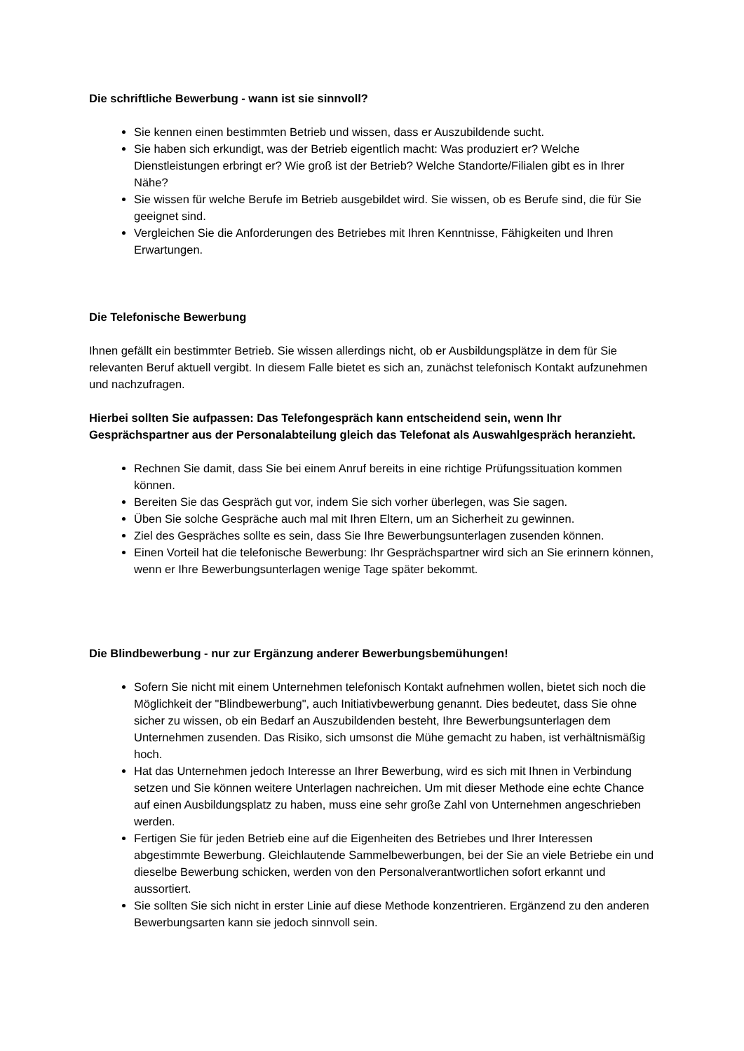Die schriftliche Bewerbung - wann ist sie sinnvoll?
Sie kennen einen bestimmten Betrieb und wissen, dass er Auszubildende sucht.
Sie haben sich erkundigt, was der Betrieb eigentlich macht: Was produziert er? Welche Dienstleistungen erbringt er? Wie groß ist der Betrieb? Welche Standorte/Filialen gibt es in Ihrer Nähe?
Sie wissen für welche Berufe im Betrieb ausgebildet wird. Sie wissen, ob es Berufe sind, die für Sie geeignet sind.
Vergleichen Sie die Anforderungen des Betriebes mit Ihren Kenntnisse, Fähigkeiten und Ihren Erwartungen.
Die Telefonische Bewerbung
Ihnen gefällt ein bestimmter Betrieb. Sie wissen allerdings nicht, ob er Ausbildungsplätze in dem für Sie relevanten Beruf aktuell vergibt. In diesem Falle bietet es sich an, zunächst telefonisch Kontakt aufzunehmen und nachzufragen.
Hierbei sollten Sie aufpassen: Das Telefongespräch kann entscheidend sein, wenn Ihr Gesprächspartner aus der Personalabteilung gleich das Telefonat als Auswahlgespräch heranzieht.
Rechnen Sie damit, dass Sie bei einem Anruf bereits in eine richtige Prüfungssituation kommen können.
Bereiten Sie das Gespräch gut vor, indem Sie sich vorher überlegen, was Sie sagen.
Üben Sie solche Gespräche auch mal mit Ihren Eltern, um an Sicherheit zu gewinnen.
Ziel des Gespräches sollte es sein, dass Sie Ihre Bewerbungsunterlagen zusenden können.
Einen Vorteil hat die telefonische Bewerbung: Ihr Gesprächspartner wird sich an Sie erinnern können, wenn er Ihre Bewerbungsunterlagen wenige Tage später bekommt.
Die Blindbewerbung - nur zur Ergänzung anderer Bewerbungsbemühungen!
Sofern Sie nicht mit einem Unternehmen telefonisch Kontakt aufnehmen wollen, bietet sich noch die Möglichkeit der "Blindbewerbung", auch Initiativbewerbung genannt. Dies bedeutet, dass Sie ohne sicher zu wissen, ob ein Bedarf an Auszubildenden besteht, Ihre Bewerbungsunterlagen dem Unternehmen zusenden. Das Risiko, sich umsonst die Mühe gemacht zu haben, ist verhältnismäßig hoch.
Hat das Unternehmen jedoch Interesse an Ihrer Bewerbung, wird es sich mit Ihnen in Verbindung setzen und Sie können weitere Unterlagen nachreichen. Um mit dieser Methode eine echte Chance auf einen Ausbildungsplatz zu haben, muss eine sehr große Zahl von Unternehmen angeschrieben werden.
Fertigen Sie für jeden Betrieb eine auf die Eigenheiten des Betriebes und Ihrer Interessen abgestimmte Bewerbung. Gleichlautende Sammelbewerbungen, bei der Sie an viele Betriebe ein und dieselbe Bewerbung schicken, werden von den Personalverantwortlichen sofort erkannt und aussortiert.
Sie sollten Sie sich nicht in erster Linie auf diese Methode konzentrieren. Ergänzend zu den anderen Bewerbungsarten kann sie jedoch sinnvoll sein.